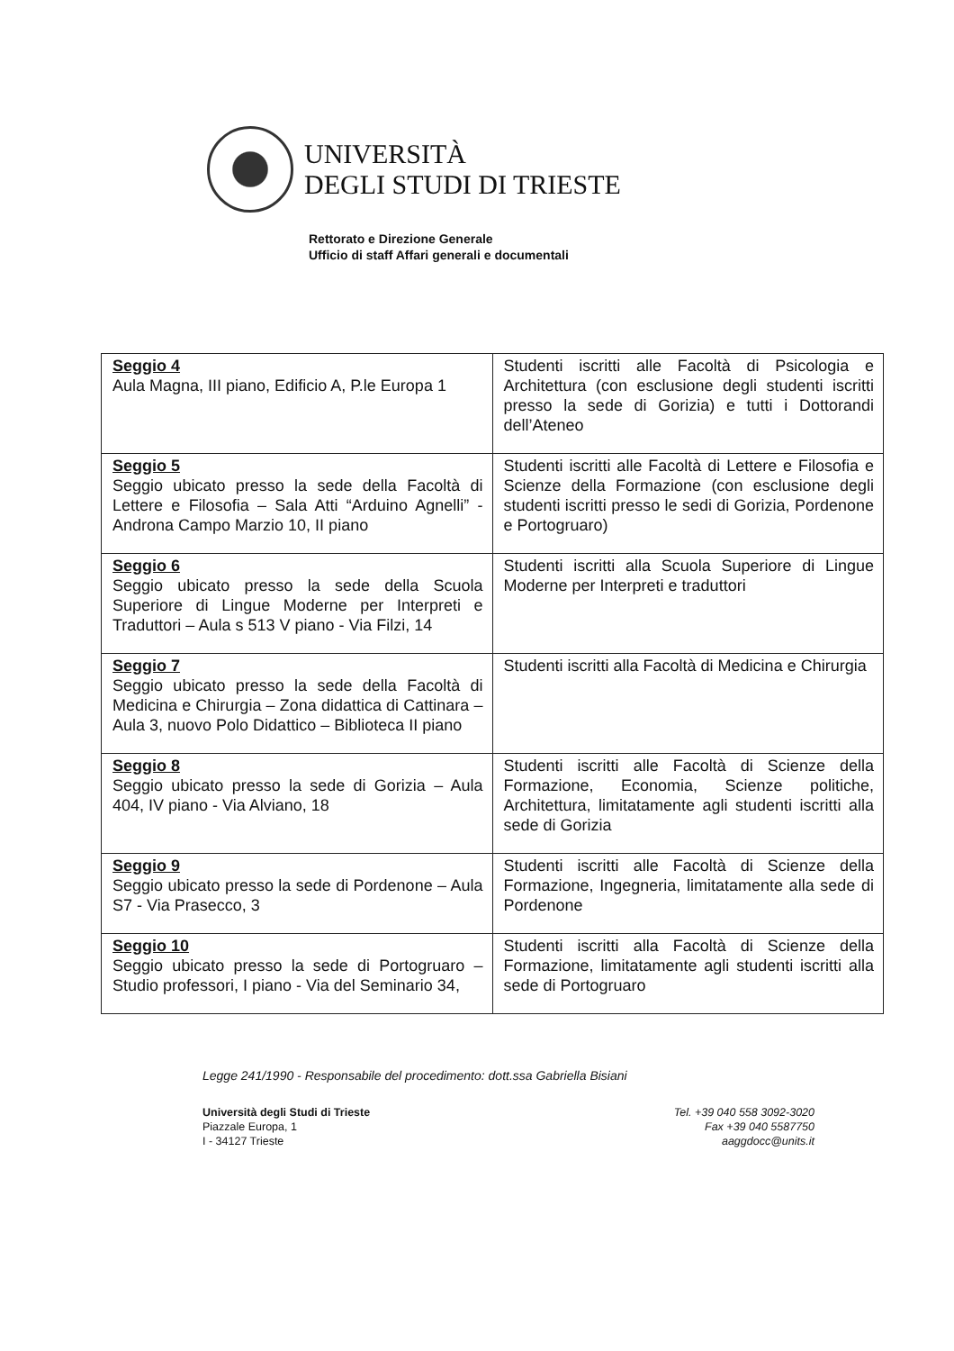UNIVERSITÀ
DEGLI STUDI DI TRIESTE
Rettorato e Direzione Generale
Ufficio di staff Affari generali e documentali
| Seggio 4 Aula Magna, III piano, Edificio A, P.le Europa 1 | Studenti iscritti alle Facoltà di Psicologia e Architettura (con esclusione degli studenti iscritti presso la sede di Gorizia) e tutti i Dottorandi dell’Ateneo |
| Seggio 5 Seggio ubicato presso la sede della Facoltà di Lettere e Filosofia – Sala Atti “Arduino Agnelli” - Androna Campo Marzio 10, II piano | Studenti iscritti alle Facoltà di Lettere e Filosofia e Scienze della Formazione (con esclusione degli studenti iscritti presso le sedi di Gorizia, Pordenone e Portogruaro) |
| Seggio 6 Seggio ubicato presso la sede della Scuola Superiore di Lingue Moderne per Interpreti e Traduttori – Aula s 513 V piano - Via Filzi, 14 | Studenti iscritti alla Scuola Superiore di Lingue Moderne per Interpreti e traduttori |
| Seggio 7 Seggio ubicato presso la sede della Facoltà di Medicina e Chirurgia – Zona didattica di Cattinara – Aula 3, nuovo Polo Didattico – Biblioteca II piano | Studenti iscritti alla Facoltà di Medicina e Chirurgia |
| Seggio 8 Seggio ubicato presso la sede di Gorizia – Aula 404, IV piano - Via Alviano, 18 | Studenti iscritti alle Facoltà di Scienze della Formazione, Economia, Scienze politiche, Architettura, limitatamente agli studenti iscritti alla sede di Gorizia |
| Seggio 9 Seggio ubicato presso la sede di Pordenone – Aula S7 - Via Prasecco, 3 | Studenti iscritti alle Facoltà di Scienze della Formazione, Ingegneria, limitatamente alla sede di Pordenone |
| Seggio 10 Seggio ubicato presso la sede di Portogruaro – Studio professori, I piano - Via del Seminario 34, | Studenti iscritti alla Facoltà di Scienze della Formazione, limitatamente agli studenti iscritti alla sede di Portogruaro |
Legge 241/1990 - Responsabile del procedimento: dott.ssa Gabriella Bisiani
Università degli Studi di Trieste
Piazzale Europa, 1
I - 34127 Trieste
Tel. +39 040 558 3092-3020
Fax +39 040 5587750
aaggdocc@units.it